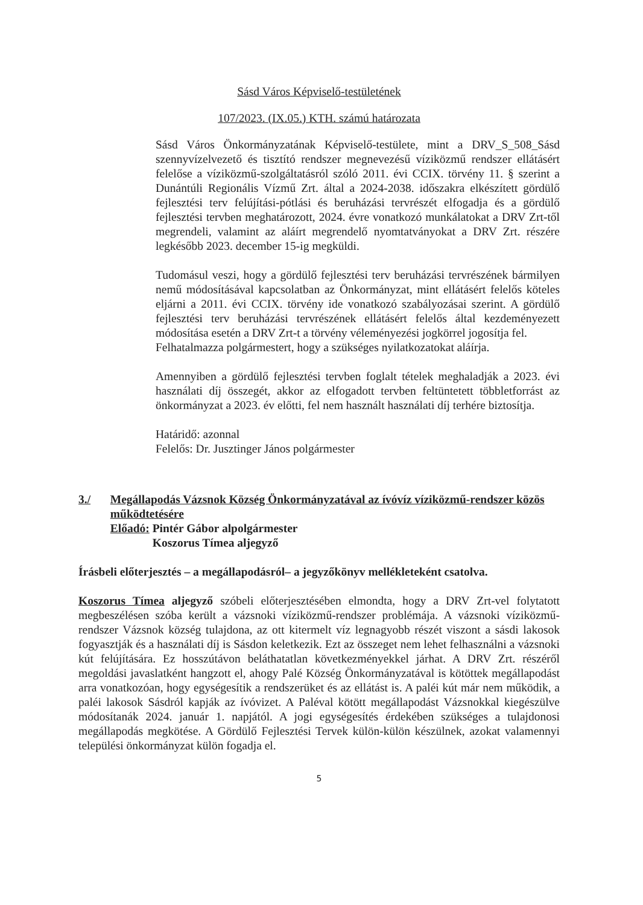Sásd Város Képviselő-testületének
107/2023. (IX.05.) KTH. számú határozata
Sásd Város Önkormányzatának Képviselő-testülete, mint a DRV_S_508_Sásd szennyvízelvezető és tisztító rendszer megnevezésű víziközmű rendszer ellátásért felelőse a víziközmű-szolgáltatásról szóló 2011. évi CCIX. törvény 11. § szerint a Dunántúli Regionális Vízmű Zrt. által a 2024-2038. időszakra elkészített gördülő fejlesztési terv felújítási-pótlási és beruházási tervrészét elfogadja és a gördülő fejlesztési tervben meghatározott, 2024. évre vonatkozó munkálatokat a DRV Zrt-től megrendeli, valamint az aláírt megrendelő nyomtatványokat a DRV Zrt. részére legkésőbb 2023. december 15-ig megküldi.
Tudomásul veszi, hogy a gördülő fejlesztési terv beruházási tervrészének bármilyen nemű módosításával kapcsolatban az Önkormányzat, mint ellátásért felelős köteles eljárni a 2011. évi CCIX. törvény ide vonatkozó szabályozásai szerint. A gördülő fejlesztési terv beruházási tervrészének ellátásért felelős által kezdeményezett módosítása esetén a DRV Zrt-t a törvény véleményezési jogkörrel jogosítja fel.
Felhatalmazza polgármestert, hogy a szükséges nyilatkozatokat aláírja.
Amennyiben a gördülő fejlesztési tervben foglalt tételek meghaladják a 2023. évi használati díj összegét, akkor az elfogadott tervben feltüntetett többletforrást az önkormányzat a 2023. év előtti, fel nem használt használati díj terhére biztosítja.
Határidő: azonnal
Felelős: Dr. Jusztinger János polgármester
3./ Megállapodás Vázsnok Község Önkormányzatával az ívóvíz víziközmű-rendszer közös működtetésére
Előadó: Pintér Gábor alpolgármester
Koszorus Tímea aljegyző
Írásbeli előterjesztés – a megállapodásról– a jegyzőkönyv mellékleteként csatolva.
Koszorus Tímea aljegyző szóbeli előterjesztésében elmondta, hogy a DRV Zrt-vel folytatott megbeszélésen szóba került a vázsnoki víziközmű-rendszer problémája. A vázsnoki víziközmű-rendszer Vázsnok község tulajdona, az ott kitermelt víz legnagyobb részét viszont a sásdi lakosok fogyasztják és a használati díj is Sásdon keletkezik. Ezt az összeget nem lehet felhasználni a vázsnoki kút felújítására. Ez hosszútávon beláthatatlan következményekkel járhat. A DRV Zrt. részéről megoldási javaslatként hangzott el, ahogy Palé Község Önkormányzatával is kötöttek megállapodást arra vonatkozóan, hogy egységesítik a rendszerüket és az ellátást is. A paléi kút már nem működik, a paléi lakosok Sásdról kapják az ívóvizet. A Paléval kötött megállapodást Vázsnokkal kiegészülve módosítanák 2024. január 1. napjától. A jogi egységesítés érdekében szükséges a tulajdonosi megállapodás megkötése. A Gördülő Fejlesztési Tervek külön-külön készülnek, azokat valamennyi települési önkormányzat külön fogadja el.
5